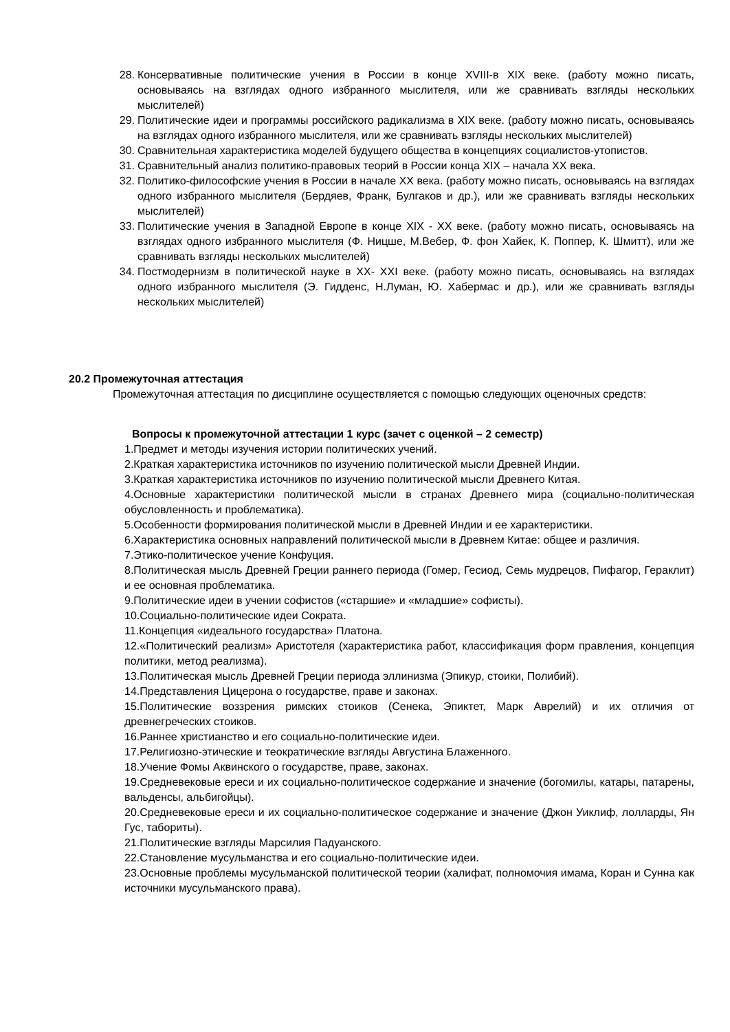28. Консервативные политические учения в России в конце XVIII-в XIX веке. (работу можно писать, основываясь на взглядах одного избранного мыслителя, или же сравнивать взгляды нескольких мыслителей)
29. Политические идеи и программы российского радикализма в XIX веке. (работу можно писать, основываясь на взглядах одного избранного мыслителя, или же сравнивать взгляды нескольких мыслителей)
30. Сравнительная характеристика моделей будущего общества в концепциях социалистов-утопистов.
31. Сравнительный анализ политико-правовых теорий в России конца XIX – начала XX века.
32. Политико-философские учения в России в начале XX века. (работу можно писать, основываясь на взглядах одного избранного мыслителя (Бердяев, Франк, Булгаков и др.), или же сравнивать взгляды нескольких мыслителей)
33. Политические учения в Западной Европе в конце XIX - XX веке. (работу можно писать, основываясь на взглядах одного избранного мыслителя (Ф. Ницше, М.Вебер, Ф. фон Хайек, К. Поппер, К. Шмитт), или же сравнивать взгляды нескольких мыслителей)
34. Постмодернизм в политической науке в XX- XXI веке. (работу можно писать, основываясь на взглядах одного избранного мыслителя (Э. Гидденс, Н.Луман, Ю. Хабермас и др.), или же сравнивать взгляды нескольких мыслителей)
20.2 Промежуточная аттестация
Промежуточная аттестация по дисциплине осуществляется с помощью следующих оценочных средств:
Вопросы к промежуточной аттестации 1 курс (зачет с оценкой – 2 семестр)
1.Предмет и методы изучения истории политических учений.
2.Краткая характеристика источников по изучению политической мысли Древней Индии.
3.Краткая характеристика источников по изучению политической мысли Древнего Китая.
4.Основные характеристики политической мысли в странах Древнего мира (социально-политическая обусловленность и проблематика).
5.Особенности формирования политической мысли в Древней Индии и ее характеристики.
6.Характеристика основных направлений политической мысли в Древнем Китае: общее и различия.
7.Этико-политическое учение Конфуция.
8.Политическая мысль Древней Греции раннего периода (Гомер, Гесиод, Семь мудрецов, Пифагор, Гераклит) и ее основная проблематика.
9.Политические идеи в учении софистов («старшие» и «младшие» софисты).
10.Социально-политические идеи Сократа.
11.Концепция «идеального государства» Платона.
12.«Политический реализм» Аристотеля (характеристика работ, классификация форм правления, концепция политики, метод реализма).
13.Политическая мысль Древней Греции периода эллинизма (Эпикур, стоики, Полибий).
14.Представления Цицерона о государстве, праве и законах.
15.Политические воззрения римских стоиков (Сенека, Эпиктет, Марк Аврелий) и их отличия от древнегреческих стоиков.
16.Раннее христианство и его социально-политические идеи.
17.Религиозно-этические и теократические взгляды Августина Блаженного.
18.Учение Фомы Аквинского о государстве, праве, законах.
19.Средневековые ереси и их социально-политическое содержание и значение (богомилы, катары, патарены, вальденсы, альбигойцы).
20.Средневековые ереси и их социально-политическое содержание и значение (Джон Уиклиф, лолларды, Ян Гус, табориты).
21.Политические взгляды Марсилия Падуанского.
22.Становление мусульманства и его социально-политические идеи.
23.Основные проблемы мусульманской политической теории (халифат, полномочия имама, Коран и Сунна как источники мусульманского права).